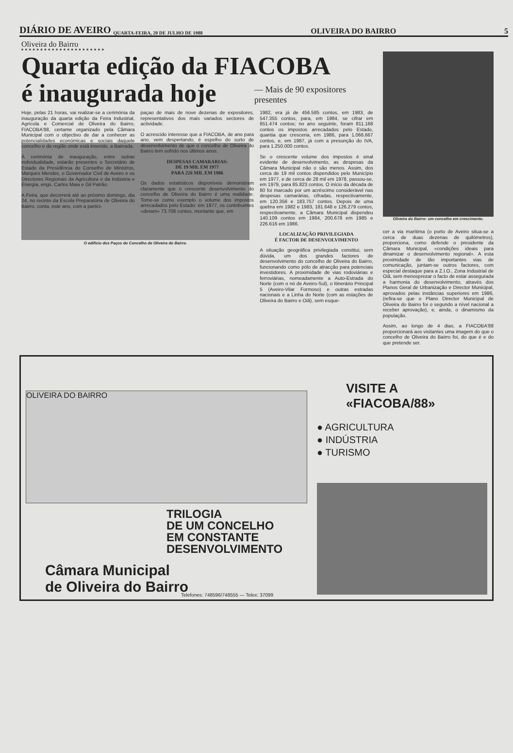DIÁRIO DE AVEIRO QUARTA-FEIRA, 20 DE JULHO DE 1988 OLIVEIRA DO BAIRRO 5
Oliveira do Bairro
Quarta edição da FIACOBA
é inaugurada hoje
— Mais de 90 expositores presentes
Hoje, pelas 21 horas, vai realizar-se a cerimónia da inauguração da quarta edição da Feira Industrial, Agrícola e Comercial de Oliveira do Bairro, FIACOBA'88, certame organizado pela Câmara Municipal com o objectivo de dar a conhecer as potencialidades económicas e sociais daquele concelho e da região onde está inserido, a Bairrada.
À cerimónia de inauguração, entre outras individualidade, estarão presentes o Secretário de Estado da Presidência do Conselho de Ministros, Marques Mendes, o Governador Civil de Aveiro e os Directores Regionais da Agricultura e da Indústria e Energia, engs. Carlos Maia e Gil Patrão.
A Feira, que decorrerá até ao próximo domingo, dia 24, no recinto da Escola Preparatória de Oliveira do Bairro, conta, este ano, com a partici-
paçao de mais de nove dezenas de expositores, representativos dos mais variados sectores de actividade.
O acrescido interesse que a FIACOBA, de ano para ano, vem despertando, é espelho do surto de desenvolvimento de que o concelho de Oliveira do Bairro tem sofrido nos últimos anos.
DESPESAS CAMARARIAS:
DE 19 MIL EM 1977
PARA 226 MIL EM 1986
Os dados estatísticos disponíveis demonstram claramente que o crescente desenvolvimento do concelho de Oliveira do Bairro é uma realidade. Tome-se como exemplo o volume dos impostos arrecadados pelo Estado: em 1977, os contribuintes «deram» 73.708 contos, montante que, em
1982, era já de 456.585 contos, em 1983, de 547.355 contos, para, em 1984, se cifrar em 651.474 contos; no ano seguinte, foram 811.168 contos os impostos arrecadados pelo Estado, quantia que cresceria, em 1986, para 1.066.667 contos, e, em 1987, já com a presunção do IVA, para 1.250.000 contos.
Se o crescente volume dos impostos é sinal evidente de desenvolvimento, as despesas da Câmara Municipal não o são menos. Assim, dos cerca de 19 mil contos dispendidos pelo Município em 1977, e de cerca de 28 mil em 1978, passou-se, em 1979, para 85.823 contos. O início da década de 80 foi marcado por um acréscimo considerável nas despesas camarárias, cifradas, respectivamente, em 120.356 e 183.757 contos. Depois de uma quebra em 1982 e 1983, 181.648 e 126.279 contos, respectivamente, a Câmara Municipal dispendeu 140.109 contos em 1984, 200.678 em 1985 e 226.616 em 1986.
LOCALIZAÇÃO PRIVILEGIADA
É FACTOR DE DESENVOLVIMENTO
A situação geográfica privilegiada constitui, sem dúvida, um dos grandes factores de desenvolvimento do concelho de Oliveira do Bairro, funcionando como pólo de atracção para potenciais investidores. A proximidade de vias rodoviárias e ferroviárias, nomeadamente a Auto-Estrada do Norte (com o nó de Aveiro-Sul), o Itinerário Principal 5 (Aveiro-Vilar Formoso) e outras estradas nacionais e a Linha do Norte (com as estações de Oliveira do Bairro e Oiã), sem esque-
O edifício dos Paços do Concelho de Oliveira do Bairro.
Oliveira do Bairro: um concelho em crescimento.
cer a via marítima (o porto de Aveiro situa-se a cerca de duas dezenas de quilómetros), proporciona, como defende o presidente da Câmara Municipal, «condições ideais para dinamizar o desenvolvimento regional». A esta proximidade de tão importantes vias de comunicação, juntam-se outros factores, com especial destaque para a Z.I.O., Zona Industrial de Oiã, sem menosprezar o facto de estar assegurada a harmonia do desenvolvimento, através dos Planos Geral de Urbanização e Director Municipal, aprovados pelas instâncias superiores em 1986, (refira-se que o Plano Director Municipal de Oliveira do Bairro foi o segundo a nível nacional a receber aprovação), e, ainda, o dinamismo da população.
Assim, ao longo de 4 dias, a FIACOBA'88 proporcionará aos visitantes uma imagem do que o concelho de Oliveira do Bairro foi, do que é e do que pretende ser.
OLIVEIRA DO BAIRRO
TRILOGIA
DE UM CONCELHO
EM CONSTANTE
DESENVOLVIMENTO
Câmara Municipal
de Oliveira do Bairro
VISITE A «FIACOBA/88»
● AGRICULTURA
● INDÚSTRIA
● TURISMO
Telefones: 748596/748555 — Telex: 37099